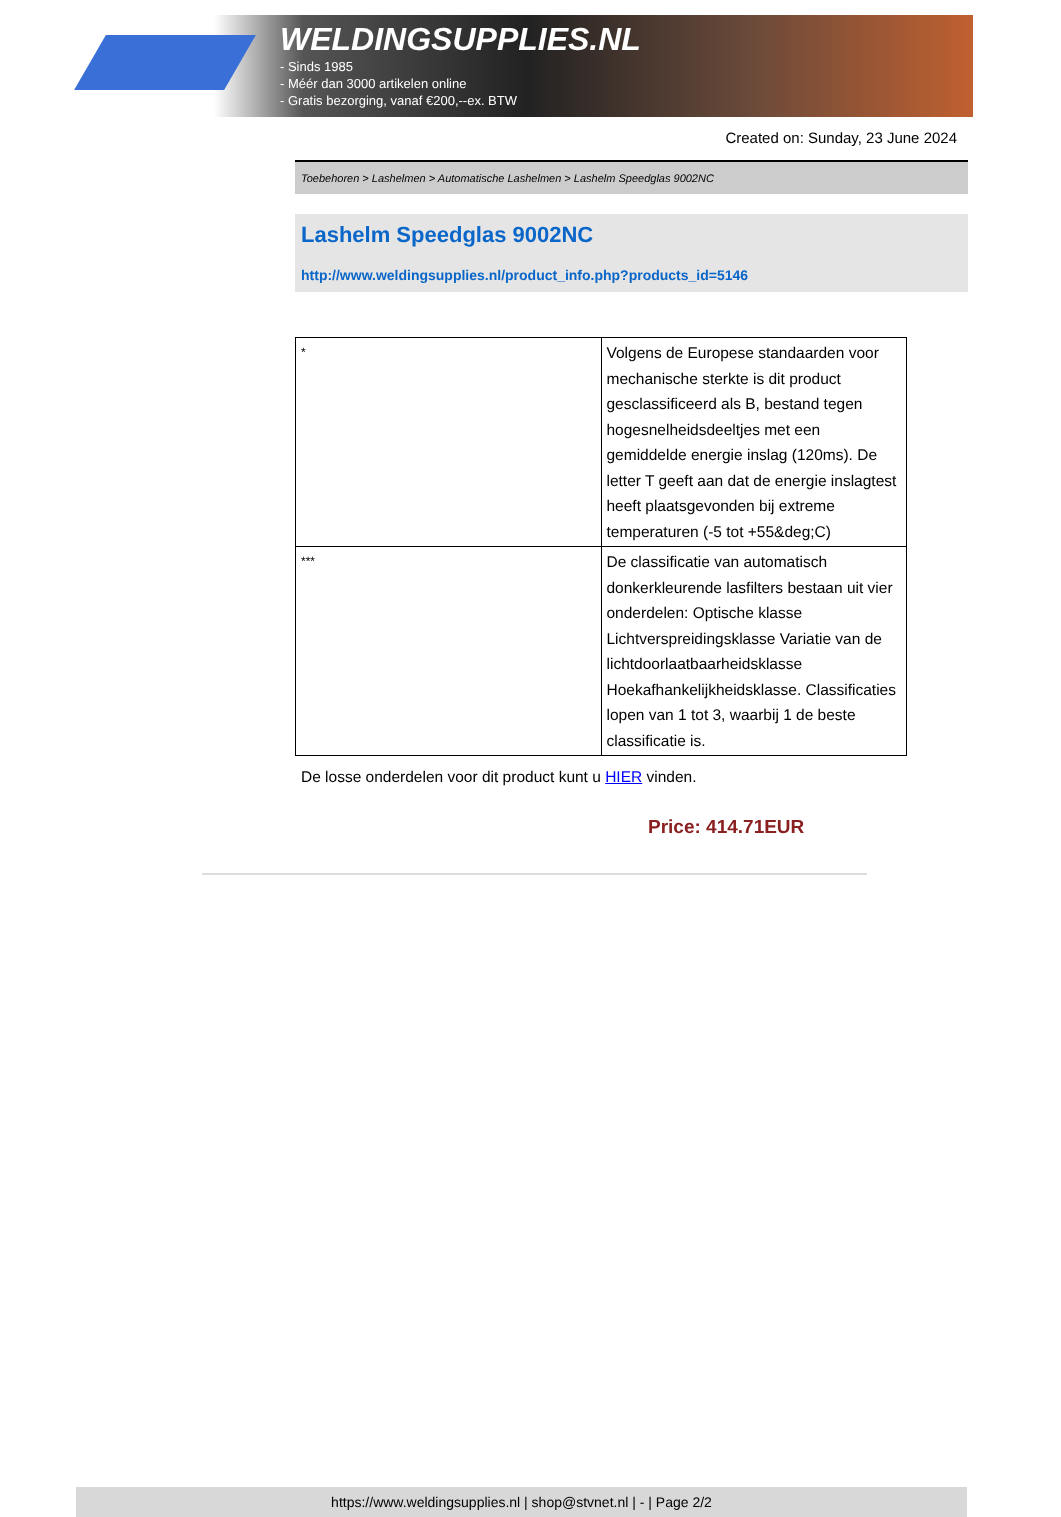WELDINGSUPPLIES.NL
- Sinds 1985
- Méér dan 3000 artikelen online
- Gratis bezorging, vanaf €200,--ex. BTW
Created on: Sunday, 23 June 2024
Toebehoren > Lashelmen > Automatische Lashelmen > Lashelm Speedglas 9002NC
Lashelm Speedglas 9002NC
http://www.weldingsupplies.nl/product_info.php?products_id=5146
| * | Volgens de Europese standaarden voor mechanische sterkte is dit product gesclassificeerd als B, bestand tegen hogesnelheidsdeeltjes met een gemiddelde energie inslag (120ms). De letter T geeft aan dat de energie inslagtest heeft plaatsgevonden bij extreme temperaturen (-5 tot +55&deg;C) |
| *** | De classificatie van automatisch donkerkleurende lasfilters bestaan uit vier onderdelen: Optische klasse Lichtverspreidingsklasse Variatie van de lichtdoorlaatbaarheidsklasse Hoekafhankelijkheidsklasse. Classificaties lopen van 1 tot 3, waarbij 1 de beste classificatie is. |
De losse onderdelen voor dit product kunt u HIER vinden.
Price: 414.71EUR
https://www.weldingsupplies.nl | shop@stvnet.nl | - | Page 2/2